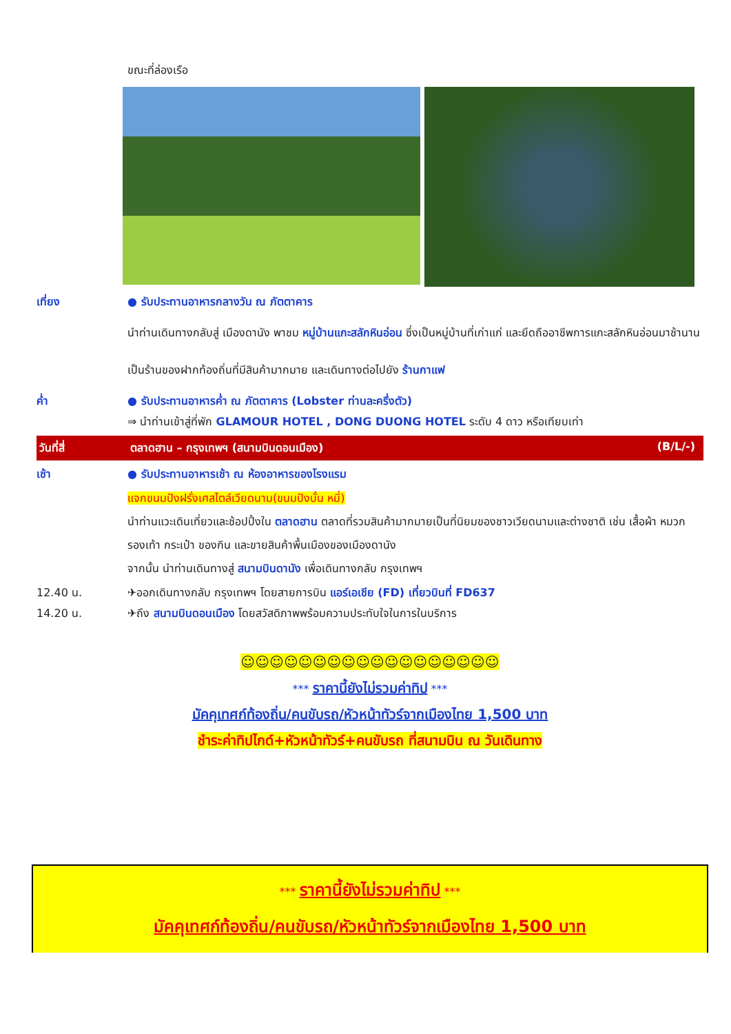ขณะที่ล่องเรือ
เที่ยง ● รับประทานอาหารกลางวัน ณ ภัตตาคาร
นำท่านเดินทางกลับสู่ เมืองดานัง พาชม หมู่บ้านแกะสลักหินอ่อน ซึ่งเป็นหมู่บ้านที่เก่าแก่ และยึดถืออาชีพการแกะสลักหินอ่อนมาช้านาน เป็นร้านของฝากท้องถิ่นที่มีสินค้ามากมาย และเดินทางต่อไปยัง ร้านกาแฟ
ค่ำ ● รับประทานอาหารค่ำ ณ ภัตตาคาร (Lobster ท่านละครึ่งตัว)
⇒ นำท่านเข้าสู่ที่พัก GLAMOUR HOTEL , DONG DUONG HOTEL ระดับ 4 ดาว หรือเทียบเท่า
วันที่สี่ ตลาดฮาน – กรุงเทพฯ (สนามบินดอนเมือง) (B/L/-)
เช้า ● รับประทานอาหารเช้า ณ ห้องอาหารของโรงแรม
แจกขนมปังฝรั่งเศสไตล์เวียดนาม(ขนมปังบั๋น หมี่)
นำท่านแวะเดินเที่ยวและช้อปปิ้งใน ตลาดฮาน ตลาดที่รวมสินค้ามากมายเป็นที่นิยมของชาวเวียดนามและต่างชาติ เช่น เสื้อผ้า หมวก รองเท้า กระเป๋า ของกิน และขายสินค้าพื้นเมืองของเมืองดานัง
จากนั้น นำท่านเดินทางสู่ สนามบินดานัง เพื่อเดินทางกลับ กรุงเทพฯ
12.40 น. ✈ออกเดินทางกลับ กรุงเทพฯ โดยสายการบิน แอร์เอเชีย (FD) เที่ยวบินที่ FD637
14.20 น. ✈ถึง สนามบินดอนเมือง โดยสวัสดิภาพพร้อมความประทับใจในการในบริการ
☺☺☺☺☺☺☺☺☺☺☺☺☺☺☺☺☺☺
*** ราคานี้ยังไม่รวมค่าทิป ***
มัคคุเทศก์ท้องถิ่น/คนขับรถ/หัวหน้าทัวร์จากเมืองไทย 1,500 บาท
ชำระค่าทิปไกด์+หัวหน้าทัวร์+คนขับรถ ที่สนามบิน ณ วันเดินทาง
*** ราคานี้ยังไม่รวมค่าทิป ***
มัคคุเทศก์ท้องถิ่น/คนขับรถ/หัวหน้าทัวร์จากเมืองไทย 1,500 บาท